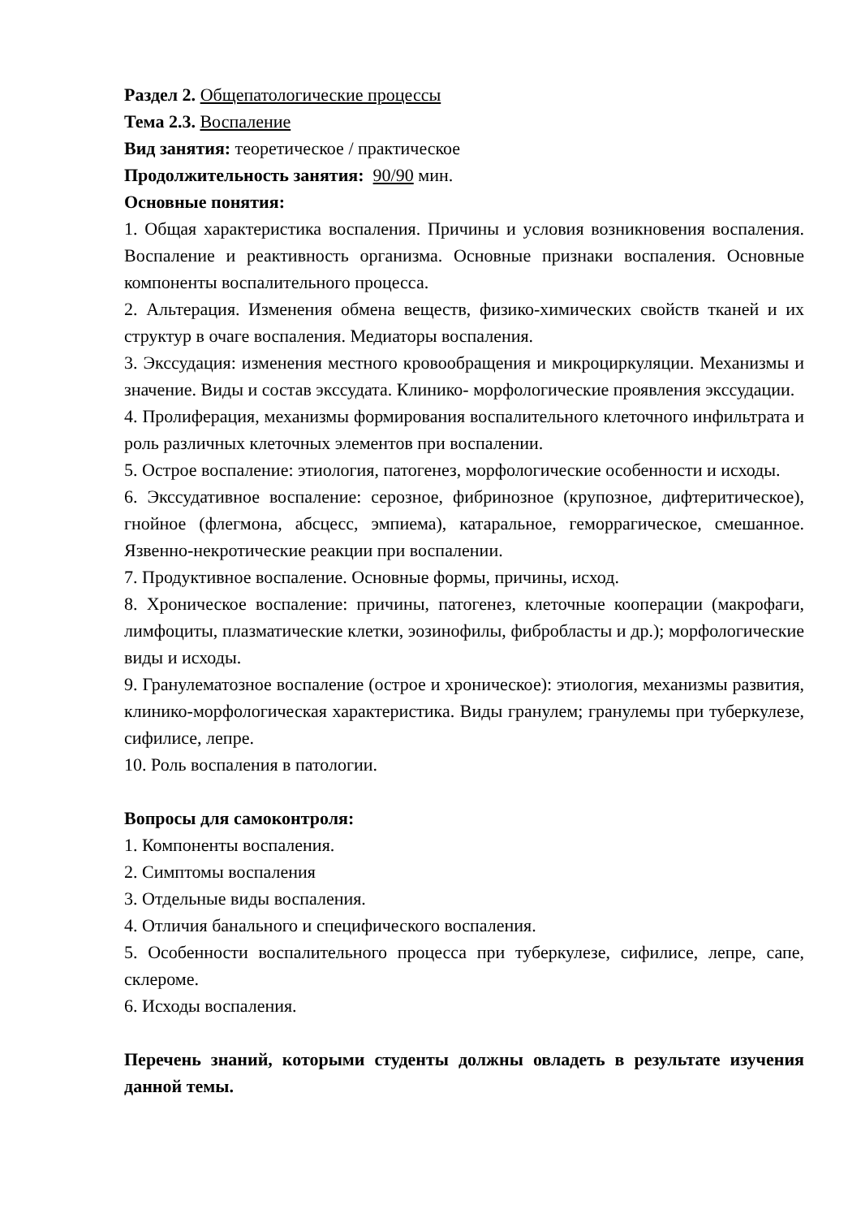Раздел 2. Общепатологические процессы
Тема 2.3. Воспаление
Вид занятия: теоретическое / практическое
Продолжительность занятия: 90/90 мин.
Основные понятия:
1. Общая характеристика воспаления. Причины и условия возникновения воспаления. Воспаление и реактивность организма. Основные признаки воспаления. Основные компоненты воспалительного процесса.
2. Альтерация. Изменения обмена веществ, физико-химических свойств тканей и их структур в очаге воспаления. Медиаторы воспаления.
3. Экссудация: изменения местного кровообращения и микроциркуляции. Механизмы и значение. Виды и состав экссудата. Клинико- морфологические проявления экссудации.
4. Пролиферация, механизмы формирования воспалительного клеточного инфильтрата и роль различных клеточных элементов при воспалении.
5. Острое воспаление: этиология, патогенез, морфологические особенности и исходы.
6. Экссудативное воспаление: серозное, фибринозное (крупозное, дифтеритическое), гнойное (флегмона, абсцесс, эмпиема), катаральное, геморрагическое, смешанное. Язвенно-некротические реакции при воспалении.
7. Продуктивное воспаление. Основные формы, причины, исход.
8. Хроническое воспаление: причины, патогенез, клеточные кооперации (макрофаги, лимфоциты, плазматические клетки, эозинофилы, фибробласты и др.); морфологические виды и исходы.
9. Гранулематозное воспаление (острое и хроническое): этиология, механизмы развития, клинико-морфологическая характеристика. Виды гранулем; гранулемы при туберкулезе, сифилисе, лепре.
10. Роль воспаления в патологии.
Вопросы для самоконтроля:
1. Компоненты воспаления.
2. Симптомы воспаления
3. Отдельные виды воспаления.
4. Отличия банального и специфического воспаления.
5. Особенности воспалительного процесса при туберкулезе, сифилисе, лепре, сапе, склероме.
6. Исходы воспаления.
Перечень знаний, которыми студенты должны овладеть в результате изучения данной темы.